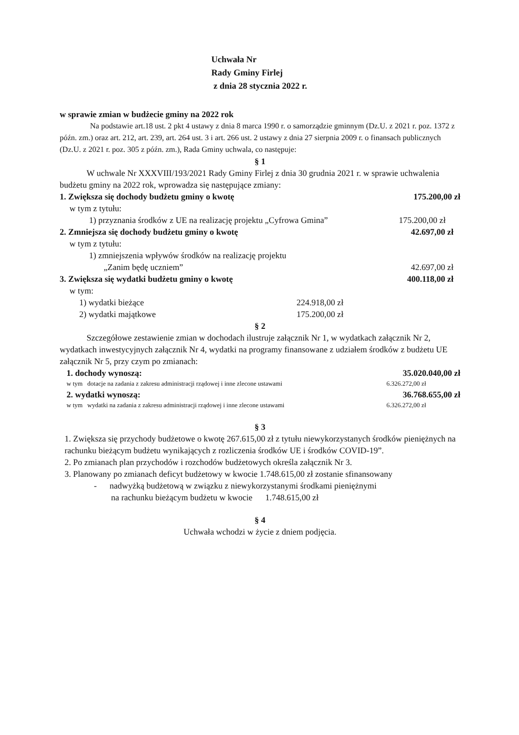Uchwała Nr
Rady Gminy Firlej
z dnia 28 stycznia 2022 r.
w sprawie zmian w budżecie gminy na 2022 rok
Na podstawie art.18 ust. 2 pkt 4 ustawy z dnia 8 marca 1990 r. o samorządzie gminnym (Dz.U. z 2021 r. poz. 1372 z późn. zm.) oraz art. 212, art. 239, art. 264 ust. 3 i art. 266 ust. 2 ustawy z dnia 27 sierpnia 2009 r. o finansach publicznych (Dz.U. z 2021 r. poz. 305 z późn. zm.), Rada Gminy uchwala, co następuje:
§ 1
W uchwale Nr XXXVIII/193/2021 Rady Gminy Firlej z dnia 30 grudnia 2021 r. w sprawie uchwalenia budżetu gminy na 2022 rok, wprowadza się następujące zmiany:
1. Zwiększa się dochody budżetu gminy o kwotę 175.200,00 zł
w tym z tytułu:
1) przyznania środków z UE na realizację projektu „Cyfrowa Gmina” 175.200,00 zł
2. Zmniejsza się dochody budżetu gminy o kwotę 42.697,00 zł
w tym z tytułu:
1) zmniejszenia wpływów środków na realizację projektu
„Zanim będę uczniem” 42.697,00 zł
3. Zwiększa się wydatki budżetu gminy o kwotę 400.118,00 zł
w tym:
1) wydatki bieżące 224.918,00 zł
2) wydatki majątkowe 175.200,00 zł
§ 2
Szczegółowe zestawienie zmian w dochodach ilustruje załącznik Nr 1, w wydatkach załącznik Nr 2, wydatkach inwestycyjnych załącznik Nr 4, wydatki na programy finansowane z udziałem środków z budżetu UE załącznik Nr 5, przy czym po zmianach:
1. dochody wynoszą: 35.020.040,00 zł
w tym dotacje na zadania z zakresu administracji rządowej i inne zlecone ustawami 6.326.272,00 zł
2. wydatki wynoszą: 36.768.655,00 zł
w tym wydatki na zadania z zakresu administracji rządowej i inne zlecone ustawami 6.326.272,00 zł
§ 3
1. Zwiększa się przychody budżetowe o kwotę 267.615,00 zł z tytułu niewykorzystanych środków pieniężnych na rachunku bieżącym budżetu wynikających z rozliczenia środków UE i środków COVID-19”.
2. Po zmianach plan przychodów i rozchodów budżetowych określa załącznik Nr 3.
3. Planowany po zmianach deficyt budżetowy w kwocie 1.748.615,00 zł zostanie sfinansowany
- nadwyżką budżetową w związku z niewykorzystanymi środkami pieniężnymi
na rachunku bieżącym budżetu w kwocie 1.748.615,00 zł
§ 4
Uchwała wchodzi w życie z dniem podjęcia.